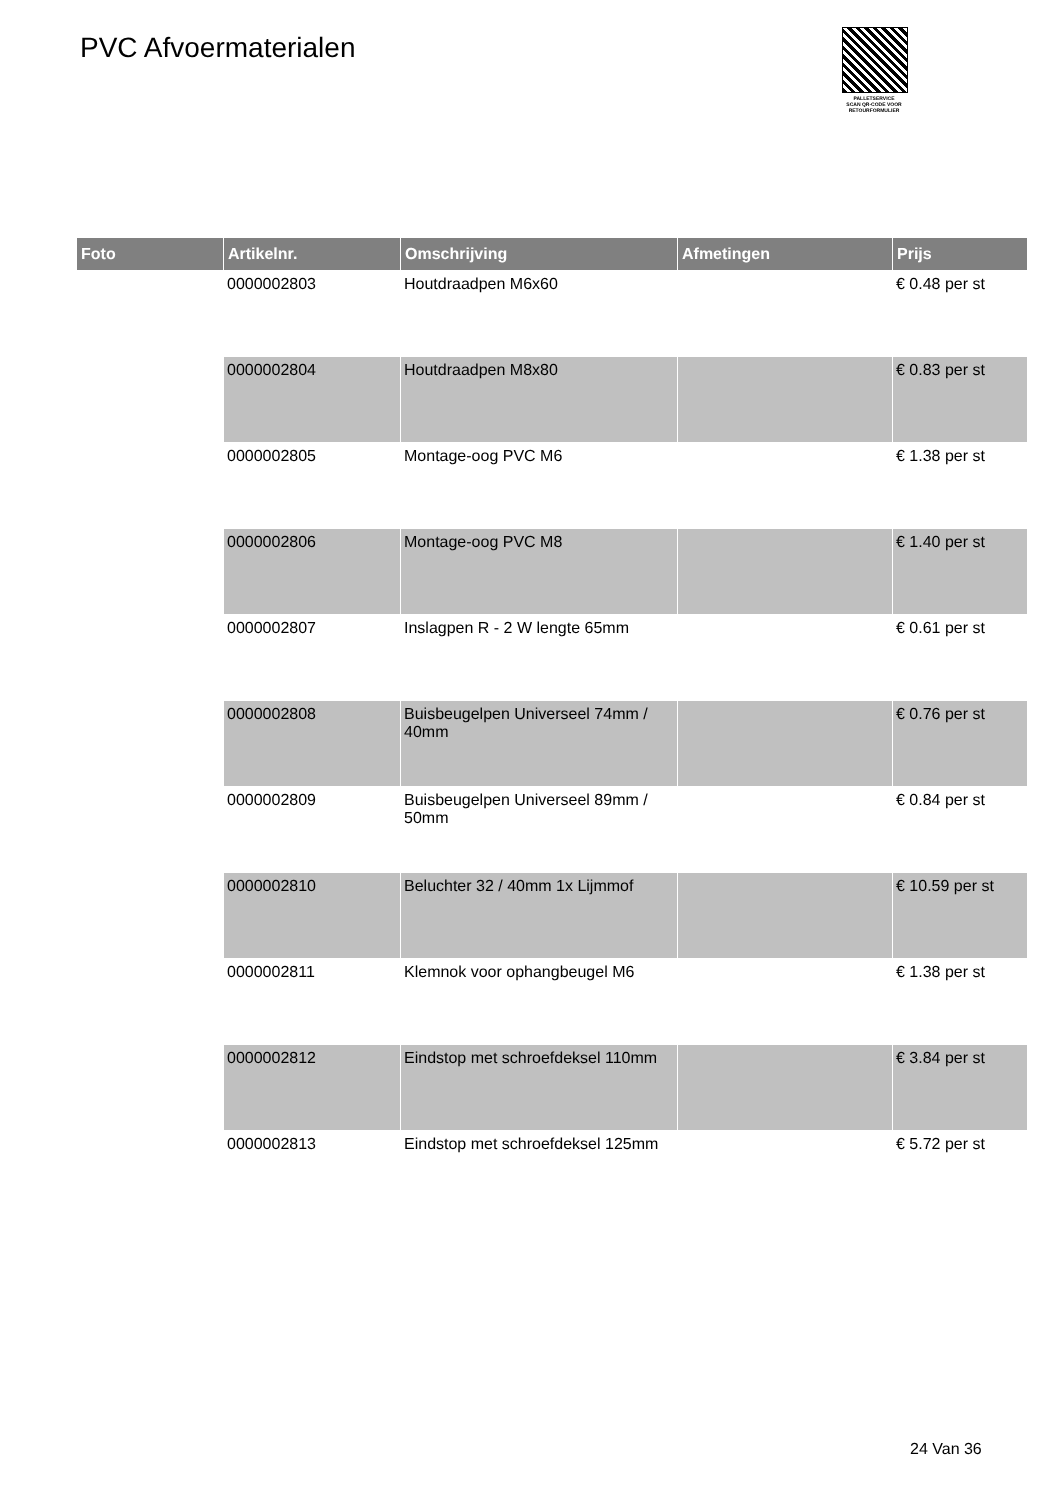PVC Afvoermaterialen
PALLETSERVICE
SCAN QR-CODE VOOR RETOURFORMULIER
| Foto | Artikelnr. | Omschrijving | Afmetingen | Prijs |
| --- | --- | --- | --- | --- |
| | 0000002803 | Houtdraadpen M6x60 | | € 0.48 per st |
| | 0000002804 | Houtdraadpen M8x80 | | € 0.83 per st |
| | 0000002805 | Montage-oog PVC M6 | | € 1.38 per st |
| | 0000002806 | Montage-oog PVC M8 | | € 1.40 per st |
| | 0000002807 | Inslagpen R - 2 W lengte 65mm | | € 0.61 per st |
| | 0000002808 | Buisbeugelpen Universeel 74mm / 40mm | | € 0.76 per st |
| | 0000002809 | Buisbeugelpen Universeel 89mm / 50mm | | € 0.84 per st |
| | 0000002810 | Beluchter 32 / 40mm 1x Lijmmof | | € 10.59 per st |
| | 0000002811 | Klemnok voor ophangbeugel M6 | | € 1.38 per st |
| | 0000002812 | Eindstop met schroefdeksel 110mm | | € 3.84 per st |
| | 0000002813 | Eindstop met schroefdeksel 125mm | | € 5.72 per st |
24 Van 36